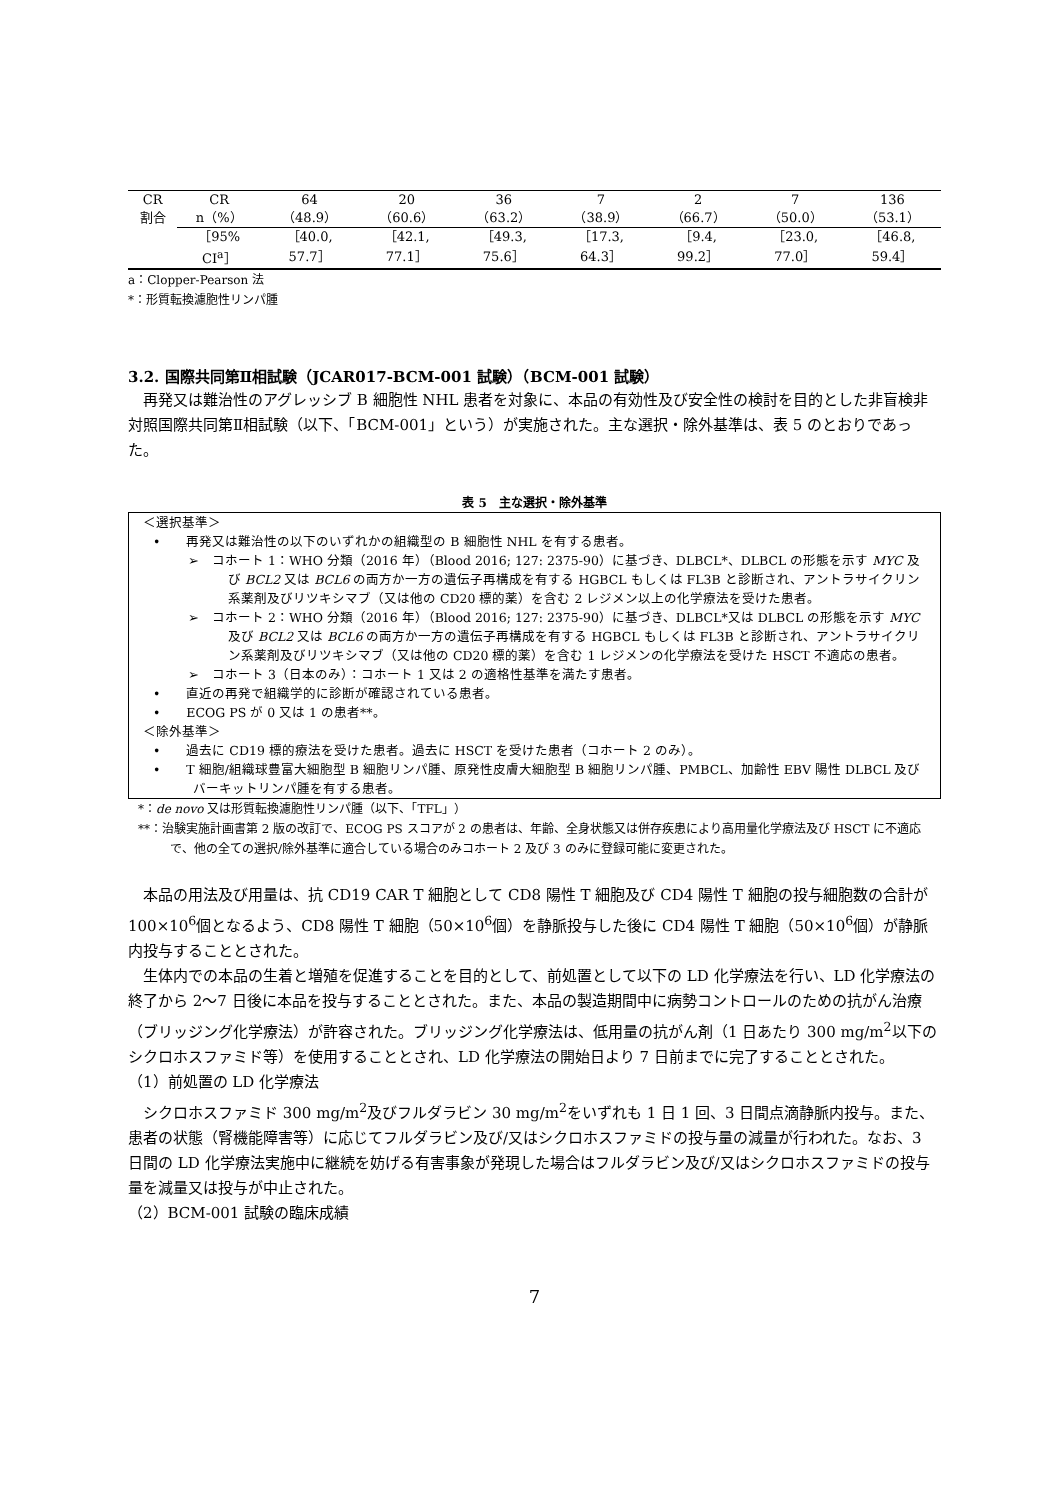| CR | CR | 64 | 20 | 36 | 7 | 2 | 7 | 136 |
| 割合 | n（%） | （48.9） | （60.6） | （63.2） | （38.9） | （66.7） | （50.0） | （53.1） |
| | ［95% | ［40.0, | ［42.1, | ［49.3, | ［17.3, | ［9.4, | ［23.0, | ［46.8, |
| | CI<sup>a</sup>］ | 57.7］ | 77.1］ | 75.6］ | 64.3］ | 99.2］ | 77.0］ | 59.4］ |
a：Clopper-Pearson 法
*：形質転換濾胞性リンパ腫
3.2. 国際共同第Ⅱ相試験（JCAR017-BCM-001 試験）（BCM-001 試験）
　再発又は難治性のアグレッシブ B 細胞性 NHL 患者を対象に、本品の有効性及び安全性の検討を目的とした非盲検非対照国際共同第Ⅱ相試験（以下、「BCM-001」という）が実施された。主な選択・除外基準は、表 5 のとおりであった。
表 5　主な選択・除外基準
＜選択基準＞
•　　再発又は難治性の以下のいずれかの組織型の B 細胞性 NHL を有する患者。
➢　コホート 1：WHO 分類（2016 年）（Blood 2016; 127: 2375-90）に基づき、DLBCL*、DLBCL の形態を示す MYC 及び BCL2 又は BCL6 の両方か一方の遺伝子再構成を有する HGBCL もしくは FL3B と診断され、アントラサイクリン系薬剤及びリツキシマブ（又は他の CD20 標的薬）を含む 2 レジメン以上の化学療法を受けた患者。
➢　コホート 2：WHO 分類（2016 年）（Blood 2016; 127: 2375-90）に基づき、DLBCL*又は DLBCL の形態を示す MYC 及び BCL2 又は BCL6 の両方か一方の遺伝子再構成を有する HGBCL もしくは FL3B と診断され、アントラサイクリン系薬剤及びリツキシマブ（又は他の CD20 標的薬）を含む 1 レジメンの化学療法を受けた HSCT 不適応の患者。
➢　コホート 3（日本のみ）：コホート 1 又は 2 の適格性基準を満たす患者。
•　　直近の再発で組織学的に診断が確認されている患者。
•　　ECOG PS が 0 又は 1 の患者**。
＜除外基準＞
•　　過去に CD19 標的療法を受けた患者。過去に HSCT を受けた患者（コホート 2 のみ）。
•　　T 細胞/組織球豊富大細胞型 B 細胞リンパ腫、原発性皮膚大細胞型 B 細胞リンパ腫、PMBCL、加齢性 EBV 陽性 DLBCL 及びバーキットリンパ腫を有する患者。
*：de novo 又は形質転換濾胞性リンパ腫（以下、「TFL」）
**：治験実施計画書第 2 版の改訂で、ECOG PS スコアが 2 の患者は、年齢、全身状態又は併存疾患により高用量化学療法及び HSCT に不適応で、他の全ての選択/除外基準に適合している場合のみコホート 2 及び 3 のみに登録可能に変更された。
　本品の用法及び用量は、抗 CD19 CAR T 細胞として CD8 陽性 T 細胞及び CD4 陽性 T 細胞の投与細胞数の合計が 100×10<sup>6</sup>個となるよう、CD8 陽性 T 細胞（50×10<sup>6</sup>個）を静脈投与した後に CD4 陽性 T 細胞（50×10<sup>6</sup>個）が静脈内投与することとされた。
　生体内での本品の生着と増殖を促進することを目的として、前処置として以下の LD 化学療法を行い、LD 化学療法の終了から 2〜7 日後に本品を投与することとされた。また、本品の製造期間中に病勢コントロールのための抗がん治療（ブリッジング化学療法）が許容された。ブリッジング化学療法は、低用量の抗がん剤（1 日あたり 300 mg/m<sup>2</sup>以下のシクロホスファミド等）を使用することとされ、LD 化学療法の開始日より 7 日前までに完了することとされた。
（1）前処置の LD 化学療法
　シクロホスファミド 300 mg/m<sup>2</sup>及びフルダラビン 30 mg/m<sup>2</sup>をいずれも 1 日 1 回、3 日間点滴静脈内投与。また、患者の状態（腎機能障害等）に応じてフルダラビン及び/又はシクロホスファミドの投与量の減量が行われた。なお、3 日間の LD 化学療法実施中に継続を妨げる有害事象が発現した場合はフルダラビン及び/又はシクロホスファミドの投与量を減量又は投与が中止された。
（2）BCM-001 試験の臨床成績
7